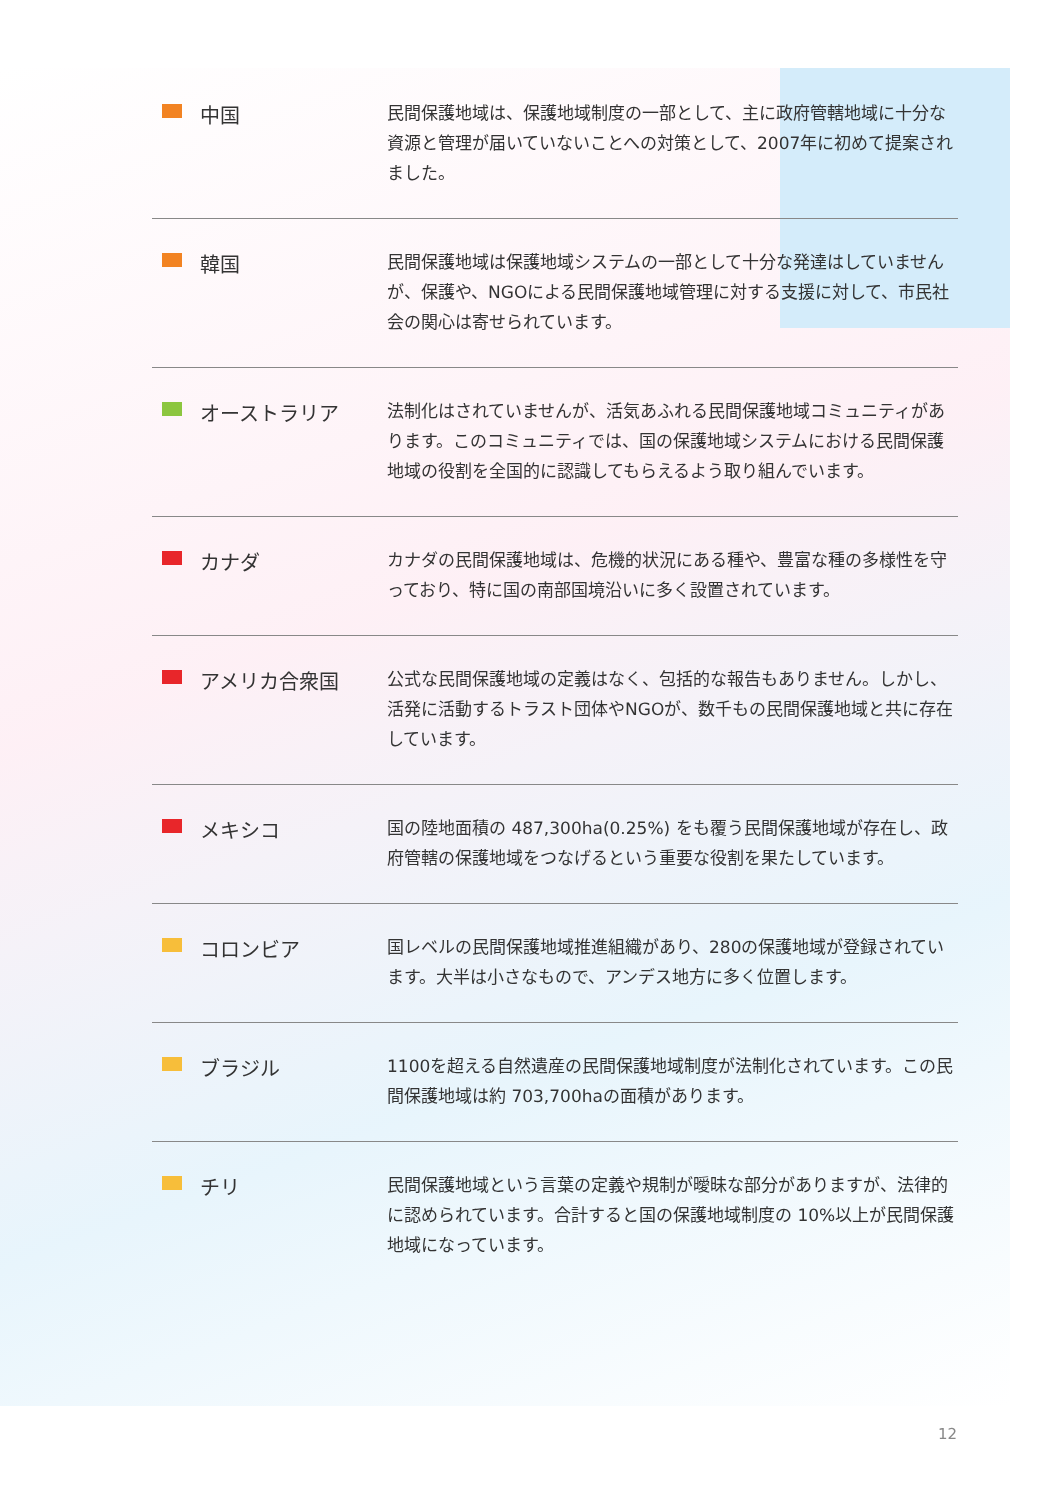中国
民間保護地域は、保護地域制度の一部として、主に政府管轄地域に十分な資源と管理が届いていないことへの対策として、2007年に初めて提案されました。
韓国
民間保護地域は保護地域システムの一部として十分な発達はしていませんが、保護や、NGOによる民間保護地域管理に対する支援に対して、市民社会の関心は寄せられています。
オーストラリア
法制化はされていませんが、活気あふれる民間保護地域コミュニティがあります。このコミュニティでは、国の保護地域システムにおける民間保護地域の役割を全国的に認識してもらえるよう取り組んでいます。
カナダ
カナダの民間保護地域は、危機的状況にある種や、豊富な種の多様性を守っており、特に国の南部国境沿いに多く設置されています。
アメリカ合衆国
公式な民間保護地域の定義はなく、包括的な報告もありません。しかし、活発に活動するトラスト団体やNGOが、数千もの民間保護地域と共に存在しています。
メキシコ
国の陸地面積の 487,300ha(0.25%) をも覆う民間保護地域が存在し、政府管轄の保護地域をつなげるという重要な役割を果たしています。
コロンビア
国レベルの民間保護地域推進組織があり、280の保護地域が登録されています。大半は小さなもので、アンデス地方に多く位置します。
ブラジル
1100を超える自然遺産の民間保護地域制度が法制化されています。この民間保護地域は約 703,700haの面積があります。
チリ
民間保護地域という言葉の定義や規制が曖昧な部分がありますが、法律的に認められています。合計すると国の保護地域制度の 10%以上が民間保護地域になっています。
12